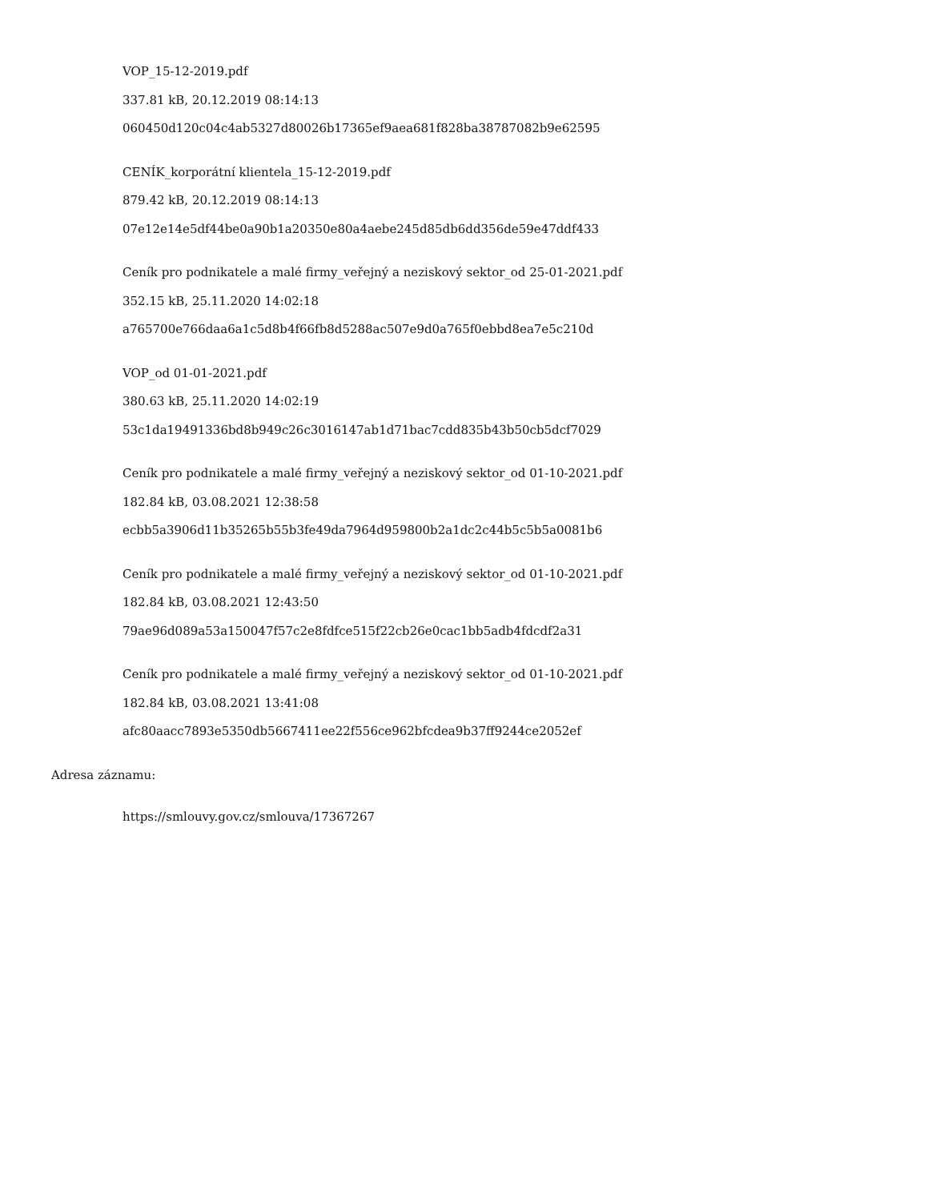VOP_15-12-2019.pdf
337.81 kB, 20.12.2019 08:14:13
060450d120c04c4ab5327d80026b17365ef9aea681f828ba38787082b9e62595
CENÍK_korporátní klientela_15-12-2019.pdf
879.42 kB, 20.12.2019 08:14:13
07e12e14e5df44be0a90b1a20350e80a4aebe245d85db6dd356de59e47ddf433
Ceník pro podnikatele a malé firmy_veřejný a neziskový sektor_od 25-01-2021.pdf
352.15 kB, 25.11.2020 14:02:18
a765700e766daa6a1c5d8b4f66fb8d5288ac507e9d0a765f0ebbd8ea7e5c210d
VOP_od 01-01-2021.pdf
380.63 kB, 25.11.2020 14:02:19
53c1da19491336bd8b949c26c3016147ab1d71bac7cdd835b43b50cb5dcf7029
Ceník pro podnikatele a malé firmy_veřejný a neziskový sektor_od 01-10-2021.pdf
182.84 kB, 03.08.2021 12:38:58
ecbb5a3906d11b35265b55b3fe49da7964d959800b2a1dc2c44b5c5b5a0081b6
Ceník pro podnikatele a malé firmy_veřejný a neziskový sektor_od 01-10-2021.pdf
182.84 kB, 03.08.2021 12:43:50
79ae96d089a53a150047f57c2e8fdfce515f22cb26e0cac1bb5adb4fdcdf2a31
Ceník pro podnikatele a malé firmy_veřejný a neziskový sektor_od 01-10-2021.pdf
182.84 kB, 03.08.2021 13:41:08
afc80aacc7893e5350db5667411ee22f556ce962bfcdea9b37ff9244ce2052ef
Adresa záznamu:
https://smlouvy.gov.cz/smlouva/17367267